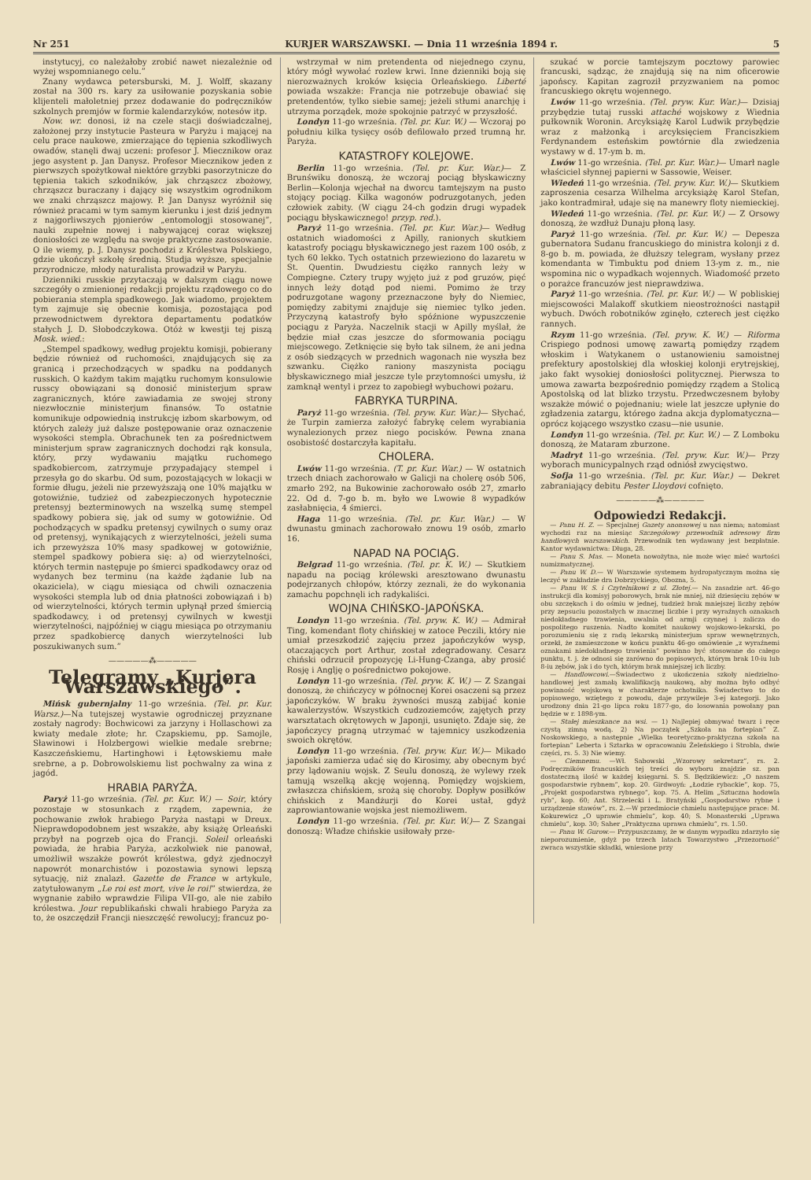Nr 251 KURJER WARSZAWSKI. — Dnia 11 września 1894 r. 5
instytucyj, co należałoby zrobić nawet niezależnie od wyżej wspomnianego celu.”
Znany wydawca petersburski, M. J. Wolff, skazany został na 300 rs. kary za usiłowanie pozyskania sobie klijenteli małoletniej przez dodawanie do podręczników szkolnych premjów w formie kalendarzyków, notesów itp.
Now. wr. donosi, iż na czele stacji doświadczalnej, założonej przy instytucie Pasteura w Paryżu i mającej na celu prace naukowe, zmierzające do tępienia szkodliwych owadów, stanęli dwaj uczeni: profesor J. Miecznikow oraz jego asystent p. Jan Danysz. Profesor Miecznikow jeden z pierwszych spożytkował niektóre grzybki pasorzytnicze do tępienia takich szkodników, jak chrząszcz zbożowy, chrząszcz buraczany i dający się wszystkim ogrodnikom we znaki chrząszcz majowy. P. Jan Danysz wyróżnił się również pracami w tym samym kierunku i jest dziś jednym z najgorliwszych pjonierów „entomologji stosowanej”, nauki zupełnie nowej i nabywającej coraz większej doniosłości ze względu na swoje praktyczne zastosowanie. O ile wiemy, p. J. Danysz pochodzi z Królestwa Polskiego, gdzie ukończył szkołę średnią. Studja wyższe, specjalnie przyrodnicze, młody naturalista prowadził w Paryżu.
Dzienniki russkie przytaczają w dalszym ciągu nowe szczegóły o zmienionej redakcji projektu rządowego co do pobierania stempla spadkowego. Jak wiadomo, projektem tym zajmuje się obecnie komisja, pozostająca pod przewodnictwem dyrektora departamentu podatków stałych J. D. Słobodczykowa. Otóż w kwestji tej piszą Mosk. wied.:
„Stempel spadkowy, według projektu komisji, pobierany będzie również od ruchomości, znajdujących się za granicą i przechodzących w spadku na poddanych russkich. O każdym takim majątku ruchomym konsulowie russcy obowiązani są donosić ministerjum spraw zagranicznych, które zawiadamia ze swojej strony niezwłocznie ministerjum finansów. To ostatnie komunikuje odpowiednią instrukcję izbom skarbowym, od których zależy już dalsze postępowanie oraz oznaczenie wysokości stempla. Obrachunek ten za pośrednictwem ministerjum spraw zagranicznych dochodzi rąk konsula, który, przy wydawaniu majątku ruchomego spadkobiercom, zatrzymuje przypadający stempel i przesyła go do skarbu. Od sum, pozostających w lokacji w formie długu, jeżeli nie przewyższają one 10% majątku w gotowiźnie, tudzież od zabezpieczonych hypotecznie pretensyj bezterminowych na wszelką sumę stempel spadkowy pobiera się, jak od sumy w gotowiźnie. Od pochodzących w spadku pretensyj cywilnych o sumy oraz od pretensyj, wynikających z wierzytelności, jeżeli suma ich przewyższa 10% masy spadkowej w gotowiźnie, stempel spadkowy pobiera się: a) od wierzytelności, których termin następuje po śmierci spadkodawcy oraz od wydanych bez terminu (na każde żądanie lub na okaziciela), w ciągu miesiąca od chwili oznaczenia wysokości stempla lub od dnia płatności zobowiązań i b) od wierzytelności, których termin upłynął przed śmiercią spadkodawcy, i od pretensyj cywilnych w kwestji wierzytelności, najpóźniej w ciągu miesiąca po otrzymaniu przez spadkobiercę danych wierzytelności lub poszukiwanych sum.”
—————⁂—————
Telegramy „Kurjera Warszawskiego”.
Mińsk gubernjalny 11-go września. (Tel. pr. Kur. Warsz.)—Na tutejszej wystawie ogrodniczej przyznane zostały nagrody: Bochwicowi za jarzyny i Hollaschowi za kwiaty medale złote; hr. Czapskiemu, pp. Samojle, Sławinowi i Holzbergowi wielkie medale srebrne; Kaszczeńskiemu, Hartinghowi i Łętowskiemu małe srebrne, a p. Dobrowolskiemu list pochwalny za wina z jagód.
HRABIA PARYŻA.
Paryż 11-go września. (Tel. pr. Kur. W.) — Soir, który pozostaje w stosunkach z rządem, zapewnia, że pochowanie zwłok hrabiego Paryża nastąpi w Dreux. Nieprawdopodobnem jest wszakże, aby książę Orleański przybył na pogrzeb ojca do Francji. Soleil orleański powiada, że hrabia Paryża, aczkolwiek nie panował, umożliwił wszakże powrót królestwa, gdyż zjednoczył napowrót monarchistów i pozostawia synowi lepszą sytuację, niż znalazł. Gazette de France w artykule, zatytułowanym „Le roi est mort, vive le roi!” stwierdza, że wygnanie zabiło wprawdzie Filipa VII-go, ale nie zabiło królestwa. Jour republikański chwali hrabiego Paryża za to, że oszczędził Francji nieszczęść rewolucyj; francuz po-
wstrzymał w nim pretendenta od niejednego czynu, który mógł wywołać rozlew krwi. Inne dzienniki boją się nierozważnych kroków księcia Orleańskiego. Liberté powiada wszakże: Francja nie potrzebuje obawiać się pretendentów, tylko siebie samej; jeżeli stłumi anarchję i utrzyma porządek, może spokojnie patrzyć w przyszłość.
Londyn 11-go września. (Tel. pr. Kur. W.) — Wczoraj po południu kilka tysięcy osób defilowało przed trumną hr. Paryża.
KATASTROFY KOLEJOWE.
Berlin 11-go września. (Tel. pr. Kur. War.)— Z Brunświku donoszą, że wczoraj pociąg błyskawiczny Berlin—Kolonja wjechał na dworcu tamtejszym na pusto stojący pociąg. Kilka wagonów podruzgotanych, jeden człowiek zabity. (W ciągu 24-ch godzin drugi wypadek pociągu błyskawicznego! przyp. red.).
Paryż 11-go września. (Tel. pr. Kur. War.)— Według ostatnich wiadomości z Apilly, ranionych skutkiem katastrofy pociągu błyskawicznego jest razem 100 osób, z tych 60 lekko. Tych ostatnich przewieziono do lazaretu w St. Quentin. Dwudziestu ciężko rannych leży w Compiegne. Cztery trupy wyjęto już z pod gruzów, pięć innych leży dotąd pod niemi. Pomimo że trzy podruzgotane wagony przeznaczone były do Niemiec, pomiędzy zabitymi znajduje się niemiec tylko jeden. Przyczyną katastrofy było spóźnione wypuszczenie pociągu z Paryża. Naczelnik stacji w Apilly myślał, że będzie miał czas jeszcze do sformowania pociągu miejscowego. Zetknięcie się było tak silnem, że ani jedna z osób siedzących w przednich wagonach nie wyszła bez szwanku. Ciężko raniony maszynista pociągu błyskawicznego miał jeszcze tyle przytomności umysłu, iż zamknął wentyl i przez to zapobiegł wybuchowi pożaru.
FABRYKA TURPINA.
Paryż 11-go września. (Tel. pryw. Kur. War.)— Słychać, że Turpin zamierza założyć fabrykę celem wyrabiania wynalezionych przez niego pocisków. Pewna znana osobistość dostarczyła kapitału.
CHOLERA.
Lwów 11-go września. (T. pr. Kur. War.) — W ostatnich trzech dniach zachorowało w Galicji na cholerę osób 506, zmarło 292, na Bukowinie zachorowało osób 27, zmarło 22. Od d. 7-go b. m. było we Lwowie 8 wypadków zasłabnięcia, 4 śmierci.
Haga 11-go września. (Tel. pr. Kur. War.) — W dwunastu gminach zachorowało znowu 19 osób, zmarło 16.
NAPAD NA POCIĄG.
Belgrad 11-go września. (Tel. pr. K. W.) — Skutkiem napadu na pociąg królewski aresztowano dwunastu podejrzanych chłopów, którzy zeznali, że do wykonania zamachu popchnęli ich radykaliści.
WOJNA CHIŃSKO-JAPOŃSKA.
Londyn 11-go września. (Tel. pryw. K. W.) — Admirał Ting, komendant floty chińskiej w zatoce Peczili, który nie umiał przeszkodzić zajęciu przez japończyków wysp, otaczających port Arthur, został zdegradowany. Cesarz chiński odrzucił propozycję Li-Hung-Czanga, aby prosić Rosję i Anglję o pośrednictwo pokojowe.
Londyn 11-go września. (Tel. pryw. K. W.) — Z Szangai donoszą, że chińczycy w północnej Korei osaczeni są przez japończyków. W braku żywności muszą zabijać konie kawalerzystów. Wszystkich cudzoziemców, zajętych przy warsztatach okrętowych w Japonji, usunięto. Zdaje się, że japończycy pragną utrzymać w tajemnicy uszkodzenia swoich okrętów.
Londyn 11-go września. (Tel. pryw. Kur. W.)— Mikado japoński zamierza udać się do Kirosimy, aby obecnym być przy lądowaniu wojsk. Z Seulu donoszą, że wylewy rzek tamują wszelką akcję wojenną. Pomiędzy wojskiem, zwłaszcza chińskiem, srożą się choroby. Dopływ posiłków chińskich z Mandżurji do Korei ustał, gdyż zaprowiantowanie wojska jest niemożliwem.
Londyn 11-go września. (Tel. pr. Kur. W.)— Z Szangai donoszą: Władze chińskie usiłowały prze-
szukać w porcie tamtejszym pocztowy parowiec francuski, sądząc, że znajdują się na nim oficerowie japońscy. Kapitan zagroził przyzwaniem na pomoc francuskiego okrętu wojennego.
Lwów 11-go września. (Tel. pryw. Kur. War.)— Dzisiaj przybędzie tutaj russki attaché wojskowy z Wiednia pułkownik Woronin. Arcyksiążę Karol Ludwik przybędzie wraz z małżonką i arcyksięciem Franciszkiem Ferdynandem esteńskim powtórnie dla zwiedzenia wystawy w d. 17-ym b. m.
Lwów 11-go września. (Tel. pr. Kur. War.)— Umarł nagle właściciel słynnej papierni w Sassowie, Weiser.
Wiedeń 11-go września. (Tel. pryw. Kur. W.)— Skutkiem zaproszenia cesarza Wilhelma arcyksiążę Karol Stefan, jako kontradmirał, udaje się na manewry floty niemieckiej.
Wiedeń 11-go września. (Tel. pr. Kur. W.) — Z Orsowy donoszą, że wzdłuż Dunaju płoną lasy.
Paryż 11-go września. (Tel. pr. Kur. W.) — Depesza gubernatora Sudanu francuskiego do ministra kolonji z d. 8-go b. m. powiada, że dłuższy telegram, wysłany przez komendanta w Timbuktu pod dniem 13-ym z. m., nie wspomina nic o wypadkach wojennych. Wiadomość przeto o porażce francuzów jest nieprawdziwa.
Paryż 11-go września. (Tel. pr. Kur. W.) — W pobliskiej miejscowości Malakoff skutkiem nieostrożności nastąpił wybuch. Dwóch robotników zginęło, czterech jest ciężko rannych.
Rzym 11-go września. (Tel. pryw. K. W.) — Riforma Crispiego podnosi umowę zawartą pomiędzy rządem włoskim i Watykanem o ustanowieniu samoistnej prefektury apostolskiej dla włoskiej kolonji erytrejskiej, jako fakt wysokiej doniosłości politycznej. Pierwsza to umowa zawarta bezpośrednio pomiędzy rządem a Stolicą Apostolską od lat blizko trzystu. Przedwczesnem byłoby wszakże mówić o pojednaniu; wiele lat jeszcze upłynie do zgładzenia zatargu, którego żadna akcja dyplomatyczna—oprócz kojącego wszystko czasu—nie usunie.
Londyn 11-go września. (Tel. pr. Kur. W.) — Z Lomboku donoszą, że Mataram zburzone.
Madryt 11-go września. (Tel. pryw. Kur. W.)— Przy wyborach municypalnych rząd odniósł zwycięstwo.
Sofja 11-go września. (Tel. pr. Kur. War.) — Dekret zabraniający debitu Pester Lloydovi cofnięto.
—————⁂—————
Odpowiedzi Redakcji.
— Panu H. Z. — Specjalnej Gazety anonsowej u nas niema; natomiast wychodzi raz na miesiąc Szczegółowy przewodnik adresowy firm handlowych warszawskich. Przewodnik ten wydawany jest bezpłatnie. Kantor wydawnictwa: Długa, 28.
— Panu S. Mas. — Moneta nowożytna, nie może więc mieć wartości numizmatycznej.
— Panu W. D.— W Warszawie systemem hydropatycznym można się leczyć w zakładzie dra Dobrzyckiego, Obozna, 5.
— Panu W. S. i Czytelnikowi z ul. Złotej.— Na zasadzie art. 46-go instrukcji dla komisyj poborowych, brak nie mniej, niż dziesięciu zębów w obu szczękach i do ośmiu w jednej, tudzież brak mniejszej liczby zębów przy zepsuciu pozostałych w znacznej liczbie i przy wyraźnych oznakach niedokładnego trawienia, uwalnia od armji czynnej i zalicza do pospolitego ruszenia. Nadto komitet naukowy wojskowo-lekarski, po porozumieniu się z radą lekarską ministerjum spraw wewnętrznych, orzekł, że zamieszczone w końcu punktu 46-go omówienie „z wyraźnemi oznakami niedokładnego trawienia” powinno być stosowane do całego punktu, t. j. że odnosi się zarówno do popisowych, którym brak 10-iu lub 8-iu zębów, jak i do tych, którym brak mniejszej ich liczby.
— Handlowcowi.—Świadectwo z ukończenia szkoły niedzielno-handlowej jest zamałą kwalifikacją naukową, aby można było odbyć powinność wojskową w charakterze ochotnika. Świadectwo to do popisowego, wziętego z powodu, daje przywileje 3-ej kategorji. Jako urodzony dnia 21-go lipca roku 1877-go, do losowania powołany pan będzie w r. 1898-ym.
— Stałej mieszkance na wsi. — 1) Najlepiej obmywać twarz i ręce czystą zimną wodą. 2) Na początek „Szkoła na fortepian” Z. Noskowskiego, a następnie „Wielka teoretyczno-praktyczna szkoła na fortepian” Leberta i Sztarka w opracowaniu Żeleńskiego i Strobla, dwie części, rs. 5. 3) Nie wiemy.
— Ciemnemu. —Wł. Sabowski „Wzorowy sekretarz”, rs. 2. Podręczników francuskich tej treści do wyboru znajdzie sz. pan dostateczną ilość w każdej księgarni. S. S. Będzikiewicz: „O naszem gospodarstwie rybnem”, kop. 20. Girdwoyń: „Łodzie rybackie”, kop. 75, „Projekt gospodarstwa rybnego”, kop. 75. A. Helim „Sztuczna hodowla ryb”, kop. 60; Ant. Strzelecki i L. Bratyński „Gospodarstwo rybne i urządzenie stawów”, rs. 2.—W przedmiocie chmielu następujące prace: M. Kokurewicz „O uprawie chmielu”, kop. 40; S. Monasterski „Uprawa chmielu”, kop. 30; Saher „Praktyczna uprawa chmielu”, rs. 1.50.
— Panu W. Gurow.— Przypuszczamy, że w danym wypadku zdarzyło się nieporozumienie, gdyż po trzech latach Towarzystwo „Przezorność” zwraca wszystkie składki, wniesione przy